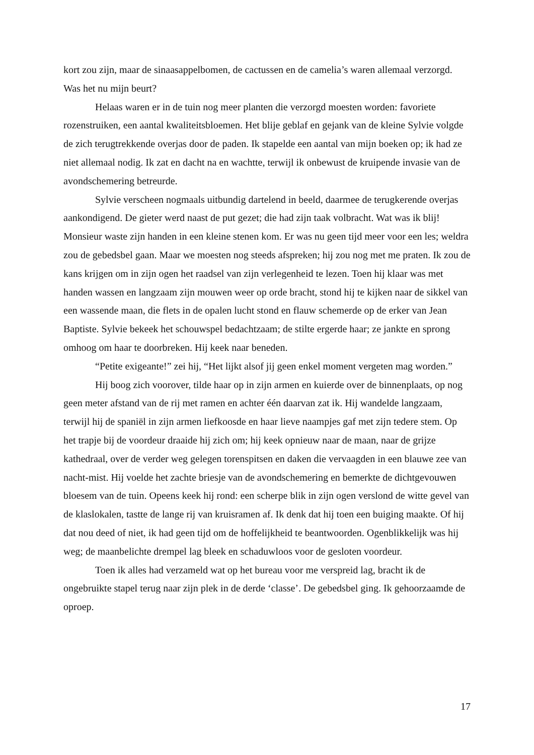kort zou zijn, maar de sinaasappelbomen, de cactussen en de camelia’s waren allemaal verzorgd. Was het nu mijn beurt?
Helaas waren er in de tuin nog meer planten die verzorgd moesten worden: favoriete rozenstruiken, een aantal kwaliteitsbloemen. Het blije geblaf en gejank van de kleine Sylvie volgde de zich terugtrekkende overjas door de paden. Ik stapelde een aantal van mijn boeken op; ik had ze niet allemaal nodig. Ik zat en dacht na en wachtte, terwijl ik onbewust de kruipende invasie van de avondschemering betreurde.
Sylvie verscheen nogmaals uitbundig dartelend in beeld, daarmee de terugkerende overjas aankondigend. De gieter werd naast de put gezet; die had zijn taak volbracht. Wat was ik blij! Monsieur waste zijn handen in een kleine stenen kom. Er was nu geen tijd meer voor een les; weldra zou de gebedsbel gaan. Maar we moesten nog steeds afspreken; hij zou nog met me praten. Ik zou de kans krijgen om in zijn ogen het raadsel van zijn verlegenheid te lezen. Toen hij klaar was met handen wassen en langzaam zijn mouwen weer op orde bracht, stond hij te kijken naar de sikkel van een wassende maan, die flets in de opalen lucht stond en flauw schemerde op de erker van Jean Baptiste. Sylvie bekeek het schouwspel bedachtzaam; de stilte ergerde haar; ze jankte en sprong omhoog om haar te doorbreken. Hij keek naar beneden.
“Petite exigeante!” zei hij, “Het lijkt alsof jij geen enkel moment vergeten mag worden.”
Hij boog zich voorover, tilde haar op in zijn armen en kuierde over de binnenplaats, op nog geen meter afstand van de rij met ramen en achter één daarvan zat ik. Hij wandelde langzaam, terwijl hij de spaniël in zijn armen liefkoosde en haar lieve naampjes gaf met zijn tedere stem. Op het trapje bij de voordeur draaide hij zich om; hij keek opnieuw naar de maan, naar de grijze kathedraal, over de verder weg gelegen torenspitsen en daken die vervaagden in een blauwe zee van nacht-mist. Hij voelde het zachte briesje van de avondschemering en bemerkte de dichtgevouwen bloesem van de tuin. Opeens keek hij rond: een scherpe blik in zijn ogen verslond de witte gevel van de klaslokalen, tastte de lange rij van kruisramen af. Ik denk dat hij toen een buiging maakte. Of hij dat nou deed of niet, ik had geen tijd om de hoffelijkheid te beantwoorden. Ogenblikkelijk was hij weg; de maanbelichte drempel lag bleek en schaduwloos voor de gesloten voordeur.
Toen ik alles had verzameld wat op het bureau voor me verspreid lag, bracht ik de ongebruikte stapel terug naar zijn plek in de derde ‘classe’. De gebedsbel ging. Ik gehoorzaamde de oproep.
17